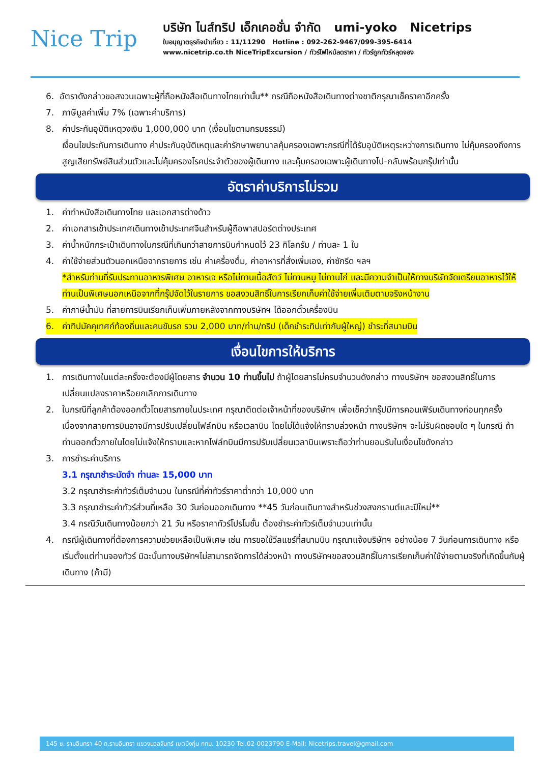Nice Trip
บริษัท ไนส์ทริป เอ็กเคอชั่น จำกัด umi-yoko Nicetrips
ใบอนุญาตธุรกิจนำเที่ยว : 11/11290 Hotline : 092-262-9467/099-395-6414
www.nicetrip.co.th NiceTripExcursion / ทัวร์ไฟไหม้ลดราคา / ทัวร์ถูกทัวร์หลุดจอง
6. อัตราดังกล่าวขอสงวนเฉพาะผู้ที่ถือหนังสือเดินทางไทยเท่านั้น** กรณีถือหนังสือเดินทางต่างชาติกรุณาเช็คราคาอีกครั้ง
7. ภาษีมูลค่าเพิ่ม 7% (เฉพาะค่าบริการ)
8. ค่าประกันอุบัติเหตุวงเงิน 1,000,000 บาท (เงื่อนไขตามกรมธรรม์)
เงื่อนไขประกันการเดินทาง ค่าประกันอุบัติเหตุและค่ารักษาพยาบาลคุ้มครองเฉพาะกรณีที่ได้รับอุบัติเหตุระหว่างการเดินทาง ไม่คุ้มครองถึงการสูญเสียทรัพย์สินส่วนตัวและไม่คุ้มครองโรคประจำตัวของผู้เดินทาง และคุ้มครองเฉพาะผู้เดินทางไป-กลับพร้อมกรุ๊ปเท่านั้น
อัตราค่าบริการไม่รวม
1. ค่าทำหนังสือเดินทางไทย และเอกสารต่างด้าว
2. ค่าเอกสารเข้าประเทศเดินทางเข้าประเทศจีนสำหรับผู้ถือพาสปอร์ตต่างประเทศ
3. ค่าน้ำหนักกระเป๋าเดินทางในกรณีที่เกินกว่าสายการบินกำหนดไว้ 23 กิโลกรัม / ท่านละ 1 ใบ
4. ค่าใช้จ่ายส่วนตัวนอกเหนือจากรายการ เช่น ค่าเครื่องดื่ม, ค่าอาหารที่สั่งเพิ่มเอง, ค่าซักรีด ฯลฯ
*สำหรับท่านที่รับประทานอาหารพิเศษ อาหารเจ หรือไม่ทานเนื้อสัตว์ ไม่ทานหมู ไม่ทานไก่ และมีความจำเป็นให้ทางบริษัทจัดเตรียมอาหารไว้ให้ท่านเป็นพิเศษนอกเหนือจากที่กรุ๊ปจัดไว้ในรายการ ขอสงวนสิทธิ์ในการเรียกเก็บค่าใช้จ่ายเพิ่มเติมตามจริงหน้างาน
5. ค่าภาษีน้ำมัน ที่สายการบินเรียกเก็บเพิ่มภายหลังจากทางบริษัทฯ ได้ออกตั๋วเครื่องบิน
6. ค่าทิปมัคคุเทศก์ท้องถิ่นและคนขับรถ รวม 2,000 บาท/ท่าน/ทริป (เด็กชำระทิปเท่ากับผู้ใหญ่) ชำระที่สนามบิน
เงื่อนไขการให้บริการ
1. การเดินทางในแต่ละครั้งจะต้องมีผู้โดยสาร จำนวน 10 ท่านขึ้นไป ถ้าผู้โดยสารไม่ครบจำนวนดังกล่าว ทางบริษัทฯ ขอสงวนสิทธิ์ในการเปลี่ยนแปลงราคาหรือยกเลิกการเดินทาง
2. ในกรณีที่ลูกค้าต้องออกตั๋วโดยสารภายในประเทศ กรุณาติดต่อเจ้าหน้าที่ของบริษัทฯ เพื่อเช็คว่ากรุ๊ปมีการคอนเฟิร์มเดินทางก่อนทุกครั้ง เนื่องจากสายการบินอาจมีการปรับเปลี่ยนไฟล์ทบิน หรือเวลาบิน โดยไม่ได้แจ้งให้ทราบล่วงหน้า ทางบริษัทฯ จะไม่รับผิดชอบใด ๆ ในกรณี ถ้าท่านออกตั๋วภายในโดยไม่แจ้งให้ทราบและหากไฟล์ทบินมีการปรับเปลี่ยนเวลาบินเพราะถือว่าท่านยอมรับในเงื่อนไขดังกล่าว
3. การชำระค่าบริการ
3.1 กรุณาชำระมัดจำ ท่านละ 15,000 บาท
3.2 กรุณาชำระค่าทัวร์เต็มจำนวน ในกรณีที่ค่าทัวร์ราคาต่ำกว่า 10,000 บาท
3.3 กรุณาชำระค่าทัวร์ส่วนที่เหลือ 30 วันก่อนออกเดินทาง **45 วันก่อนเดินทางสำหรับช่วงสงกรานต์และปีใหม่**
3.4 กรณีวันเดินทางน้อยกว่า 21 วัน หรือราคาทัวร์โปรโมชั่น ต้องชำระค่าทัวร์เต็มจำนวนเท่านั้น
4. กรณีผู้เดินทางที่ต้องการความช่วยเหลือเป็นพิเศษ เช่น การขอใช้วีลแชร์ที่สนามบิน กรุณาแจ้งบริษัทฯ อย่างน้อย 7 วันก่อนการเดินทาง หรือเริ่มตั้งแต่ท่านจองทัวร์ มิฉะนั้นทางบริษัทฯไม่สามารถจัดการได้ล่วงหน้า ทางบริษัทฯขอสงวนสิทธิ์ในการเรียกเก็บค่าใช้จ่ายตามจริงที่เกิดขึ้นกับผู้เดินทาง (ถ้ามี)
145 ซ. รามอินทรา 40 ถ.รามอินทรา แขวงนวลจันทร์ เขตบึงกุ่ม กทม. 10230 Tel.02-0023790 E-Mail: Nicetrips.travel@gmail.com